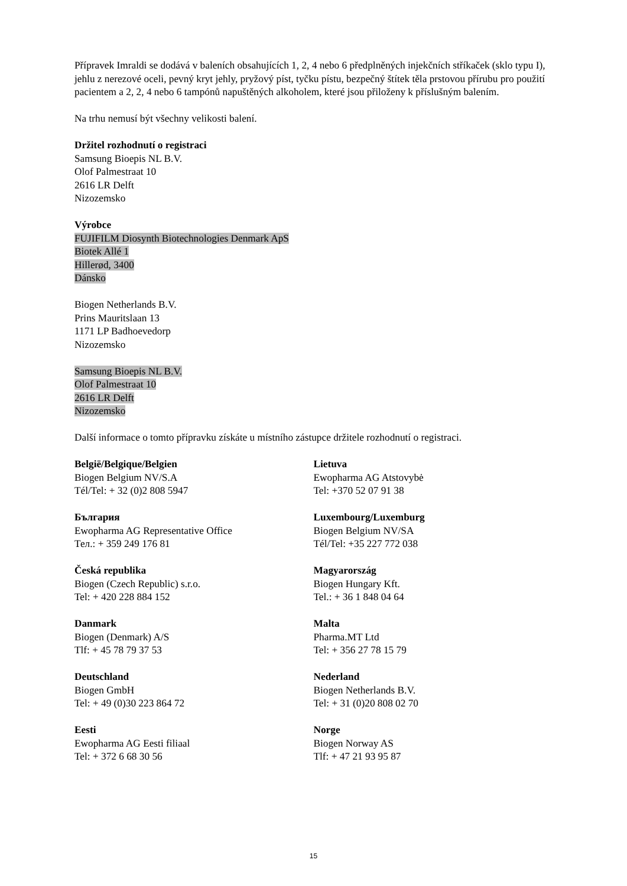Přípravek Imraldi se dodává v baleních obsahujících 1, 2, 4 nebo 6 předplněných injekčních stříkaček (sklo typu I), jehlu z nerezové oceli, pevný kryt jehly, pryžový píst, tyčku pístu, bezpečný štítek těla prstovou přírubu pro použití pacientem a 2, 2, 4 nebo 6 tampónů napuštěných alkoholem, které jsou přiloženy k příslušným balením.
Na trhu nemusí být všechny velikosti balení.
Držitel rozhodnutí o registraci
Samsung Bioepis NL B.V.
Olof Palmestraat 10
2616 LR Delft
Nizozemsko
Výrobce
FUJIFILM Diosynth Biotechnologies Denmark ApS
Biotek Allé 1
Hillerød, 3400
Dánsko
Biogen Netherlands B.V.
Prins Mauritslaan 13
1171 LP Badhoevedorp
Nizozemsko
Samsung Bioepis NL B.V.
Olof Palmestraat 10
2616 LR Delft
Nizozemsko
Další informace o tomto přípravku získáte u místního zástupce držitele rozhodnutí o registraci.
België/Belgique/Belgien
Biogen Belgium NV/S.A
Tél/Tel: + 32 (0)2 808 5947
България
Ewopharma AG Representative Office
Тел.: + 359 249 176 81
Česká republika
Biogen (Czech Republic) s.r.o.
Tel: + 420 228 884 152
Danmark
Biogen (Denmark) A/S
Tlf: + 45 78 79 37 53
Deutschland
Biogen GmbH
Tel: + 49 (0)30 223 864 72
Eesti
Ewopharma AG Eesti filiaal
Tel: + 372 6 68 30 56
Lietuva
Ewopharma AG Atstovybė
Tel: +370 52 07 91 38
Luxembourg/Luxemburg
Biogen Belgium NV/SA
Tél/Tel: +35 227 772 038
Magyarország
Biogen Hungary Kft.
Tel.: + 36 1 848 04 64
Malta
Pharma.MT Ltd
Tel: + 356 27 78 15 79
Nederland
Biogen Netherlands B.V.
Tel: + 31 (0)20 808 02 70
Norge
Biogen Norway AS
Tlf: + 47 21 93 95 87
15